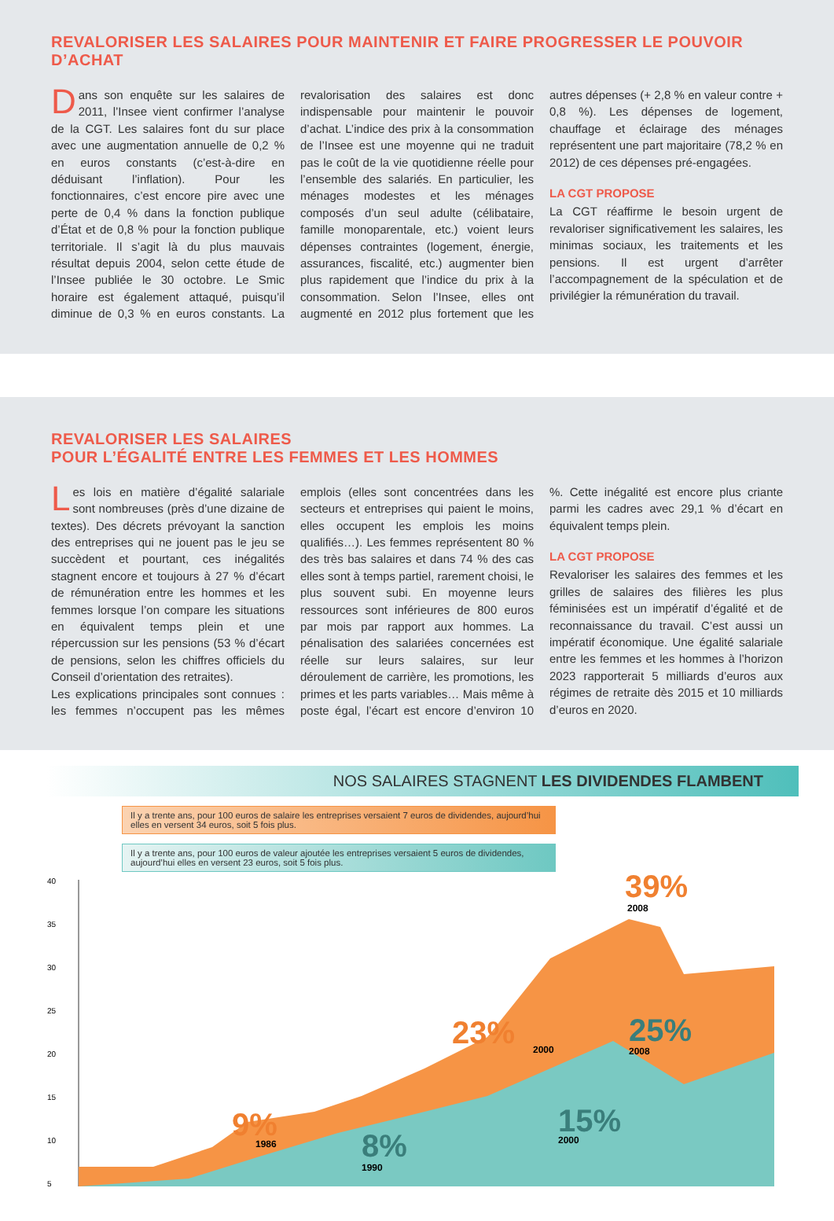REVALORISER LES SALAIRES POUR MAINTENIR ET FAIRE PROGRESSER LE POUVOIR D’ACHAT
Dans son enquête sur les salaires de 2011, l’Insee vient confirmer l’analyse de la CGT. Les salaires font du sur place avec une augmentation annuelle de 0,2 % en euros constants (c’est-à-dire en déduisant l’inflation). Pour les fonctionnaires, c’est encore pire avec une perte de 0,4 % dans la fonction publique d’État et de 0,8 % pour la fonction publique territoriale. Il s’agit là du plus mauvais résultat depuis 2004, selon cette étude de l’Insee publiée le 30 octobre. Le Smic horaire est également attaqué, puisqu’il diminue de 0,3 % en euros constants. La revalorisation des salaires est donc indispensable pour maintenir le pouvoir d’achat. L’indice des prix à la consommation de l’Insee est une moyenne qui ne traduit pas le coût de la vie quotidienne réelle pour l’ensemble des salariés. En particulier, les ménages modestes et les ménages composés d’un seul adulte (célibataire, famille monoparentale, etc.) voient leurs dépenses contraintes (logement, énergie, assurances, fiscalité, etc.) augmenter bien plus rapidement que l’indice du prix à la consommation. Selon l’Insee, elles ont augmenté en 2012 plus fortement que les autres dépenses (+ 2,8 % en valeur contre + 0,8 %). Les dépenses de logement, chauffage et éclairage des ménages représentent une part majoritaire (78,2 % en 2012) de ces dépenses pré-engagées.
LA CGT PROPOSE
La CGT réaffirme le besoin urgent de revaloriser significativement les salaires, les minimas sociaux, les traitements et les pensions. Il est urgent d’arrêter l’accompagnement de la spéculation et de privilégier la rémunération du travail.
REVALORISER LES SALAIRES
POUR L’ÉGALITÉ ENTRE LES FEMMES ET LES HOMMES
Les lois en matière d’égalité salariale sont nombreuses (près d’une dizaine de textes). Des décrets prévoyant la sanction des entreprises qui ne jouent pas le jeu se succèdent et pourtant, ces inégalités stagnent encore et toujours à 27 % d’écart de rémunération entre les hommes et les femmes lorsque l’on compare les situations en équivalent temps plein et une répercussion sur les pensions (53 % d’écart de pensions, selon les chiffres officiels du Conseil d’orientation des retraites).
Les explications principales sont connues : les femmes n’occupent pas les mêmes emplois (elles sont concentrées dans les secteurs et entreprises qui paient le moins, elles occupent les emplois les moins qualifiés…). Les femmes représentent 80 % des très bas salaires et dans 74 % des cas elles sont à temps partiel, rarement choisi, le plus souvent subi. En moyenne leurs ressources sont inférieures de 800 euros par mois par rapport aux hommes. La pénalisation des salariées concernées est réelle sur leurs salaires, sur leur déroulement de carrière, les promotions, les primes et les parts variables… Mais même à poste égal, l’écart est encore d’environ 10 %. Cette inégalité est encore plus criante parmi les cadres avec 29,1 % d’écart en équivalent temps plein.
LA CGT PROPOSE
Revaloriser les salaires des femmes et les grilles de salaires des filières les plus féminisées est un impératif d’égalité et de reconnaissance du travail. C’est aussi un impératif économique. Une égalité salariale entre les femmes et les hommes à l’horizon 2023 rapporterait 5 milliards d’euros aux régimes de retraite dès 2015 et 10 milliards d’euros en 2020.
NOS SALAIRES STAGNENT LES DIVIDENDES FLAMBENT
Il y a trente ans, pour 100 euros de salaire les entreprises versaient 7 euros de dividendes, aujourd’hui elles en versent 34 euros, soit 5 fois plus.
Il y a trente ans, pour 100 euros de valeur ajoutée les entreprises versaient 5 euros de dividendes, aujourd’hui elles en versent 23 euros, soit 5 fois plus.
40
35
30
25
20
15
10
5
9%
23%
39%
8%
15%
25%
1986
1990
2000
2000
2008
2008